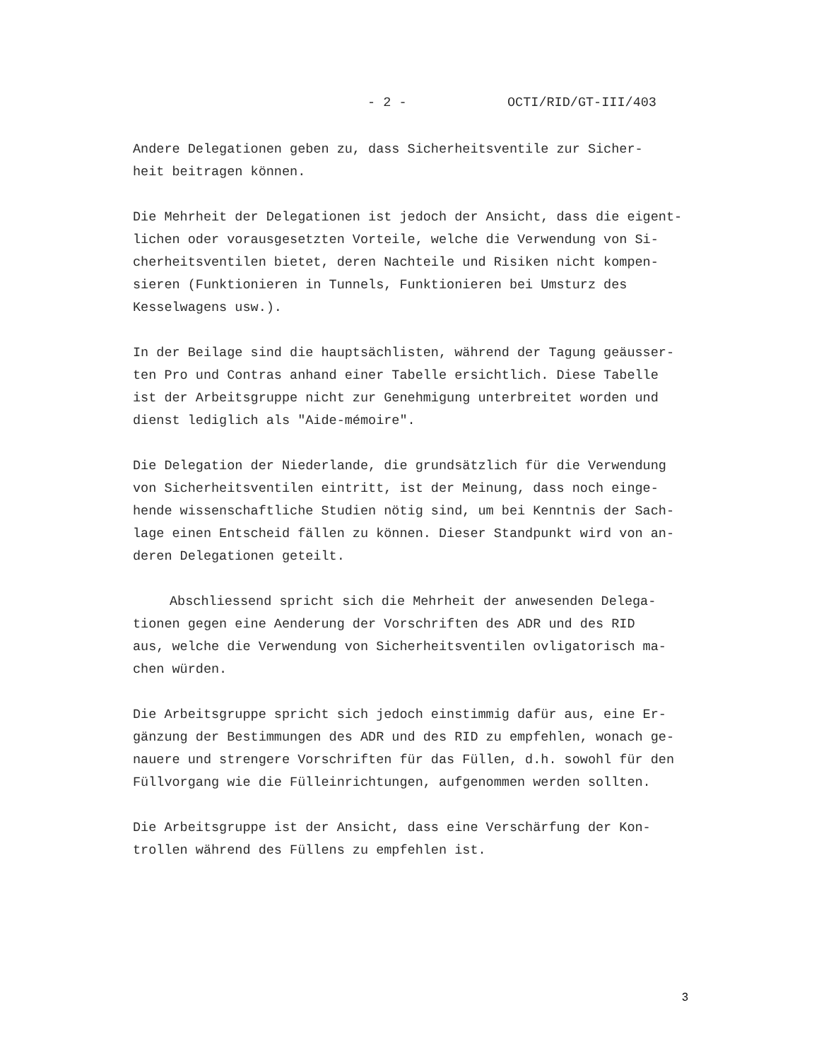- 2 - OCTI/RID/GT-III/403
Andere Delegationen geben zu, dass Sicherheitsventile zur Sicher- heit beitragen können.
Die Mehrheit der Delegationen ist jedoch der Ansicht, dass die eigent- lichen oder vorausgesetzten Vorteile, welche die Verwendung von Si- cherheitsventilen bietet, deren Nachteile und Risiken nicht kompen- sieren (Funktionieren in Tunnels, Funktionieren bei Umsturz des Kesselwagens usw.).
In der Beilage sind die hauptsächlisten, während der Tagung geäusser- ten Pro und Contras anhand einer Tabelle ersichtlich. Diese Tabelle ist der Arbeitsgruppe nicht zur Genehmigung unterbreitet worden und dienst lediglich als "Aide-mémoire".
Die Delegation der Niederlande, die grundsätzlich für die Verwendung von Sicherheitsventilen eintritt, ist der Meinung, dass noch einge- hende wissenschaftliche Studien nötig sind, um bei Kenntnis der Sach- lage einen Entscheid fällen zu können. Dieser Standpunkt wird von an- deren Delegationen geteilt.
Abschliessend spricht sich die Mehrheit der anwesenden Delega- tionen gegen eine Aenderung der Vorschriften des ADR und des RID aus, welche die Verwendung von Sicherheitsventilen ovligatorisch ma- chen würden.
Die Arbeitsgruppe spricht sich jedoch einstimmig dafür aus, eine Er- gänzung der Bestimmungen des ADR und des RID zu empfehlen, wonach ge- nauere und strengere Vorschriften für das Füllen, d.h. sowohl für den Füllvorgang wie die Fülleinrichtungen, aufgenommen werden sollten.
Die Arbeitsgruppe ist der Ansicht, dass eine Verschärfung der Kon- trollen während des Füllens zu empfehlen ist.
3